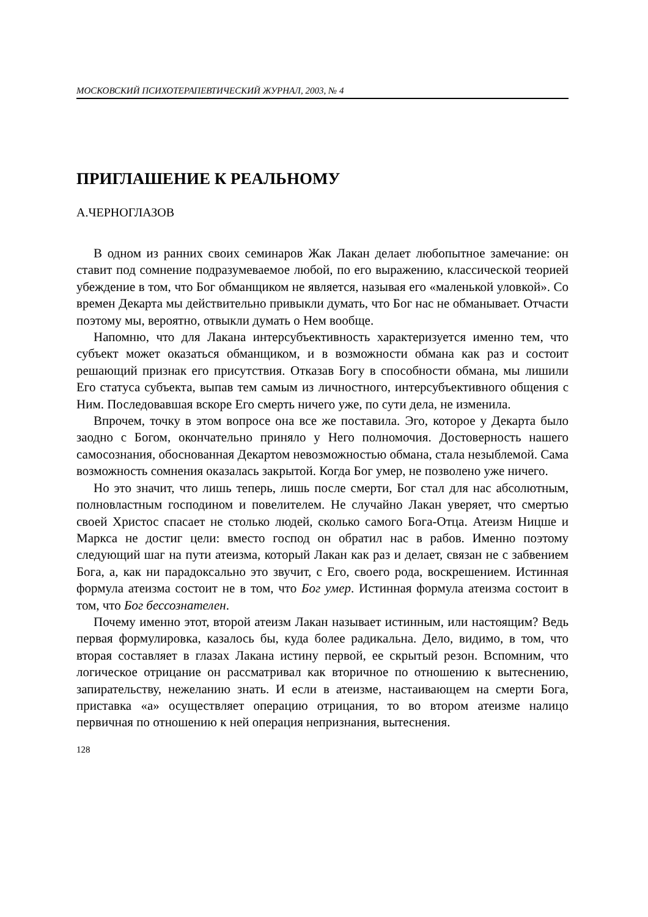МОСКОВСКИЙ ПСИХОТЕРАПЕВТИЧЕСКИЙ ЖУРНАЛ, 2003, № 4
ПРИГЛАШЕНИЕ К РЕАЛЬНОМУ
А.ЧЕРНОГЛАЗОВ
В одном из ранних своих семинаров Жак Лакан делает любопытное замечание: он ставит под сомнение подразумеваемое любой, по его выражению, классической теорией убеждение в том, что Бог обманщиком не является, называя его «маленькой уловкой». Со времен Декарта мы действительно привыкли думать, что Бог нас не обманывает. Отчасти поэтому мы, вероятно, отвыкли думать о Нем вообще.
Напомню, что для Лакана интерсубъективность характеризуется именно тем, что субъект может оказаться обманщиком, и в возможности обмана как раз и состоит решающий признак его присутствия. Отказав Богу в способности обмана, мы лишили Его статуса субъекта, выпав тем самым из личностного, интерсубъективного общения с Ним. Последовавшая вскоре Его смерть ничего уже, по сути дела, не изменила.
Впрочем, точку в этом вопросе она все же поставила. Эго, которое у Декарта было заодно с Богом, окончательно приняло у Него полномочия. Достоверность нашего самосознания, обоснованная Декартом невозможностью обмана, стала незыблемой. Сама возможность сомнения оказалась закрытой. Когда Бог умер, не позволено уже ничего.
Но это значит, что лишь теперь, лишь после смерти, Бог стал для нас абсолютным, полновластным господином и повелителем. Не случайно Лакан уверяет, что смертью своей Христос спасает не столько людей, сколько самого Бога-Отца. Атеизм Ницше и Маркса не достиг цели: вместо господ он обратил нас в рабов. Именно поэтому следующий шаг на пути атеизма, который Лакан как раз и делает, связан не с забвением Бога, а, как ни парадоксально это звучит, с Его, своего рода, воскрешением. Истинная формула атеизма состоит не в том, что Бог умер. Истинная формула атеизма состоит в том, что Бог бессознателен.
Почему именно этот, второй атеизм Лакан называет истинным, или настоящим? Ведь первая формулировка, казалось бы, куда более радикальна. Дело, видимо, в том, что вторая составляет в глазах Лакана истину первой, ее скрытый резон. Вспомним, что логическое отрицание он рассматривал как вторичное по отношению к вытеснению, запирательству, нежеланию знать. И если в атеизме, настаивающем на смерти Бога, приставка «а» осуществляет операцию отрицания, то во втором атеизме налицо первичная по отношению к ней операция непризнания, вытеснения.
128